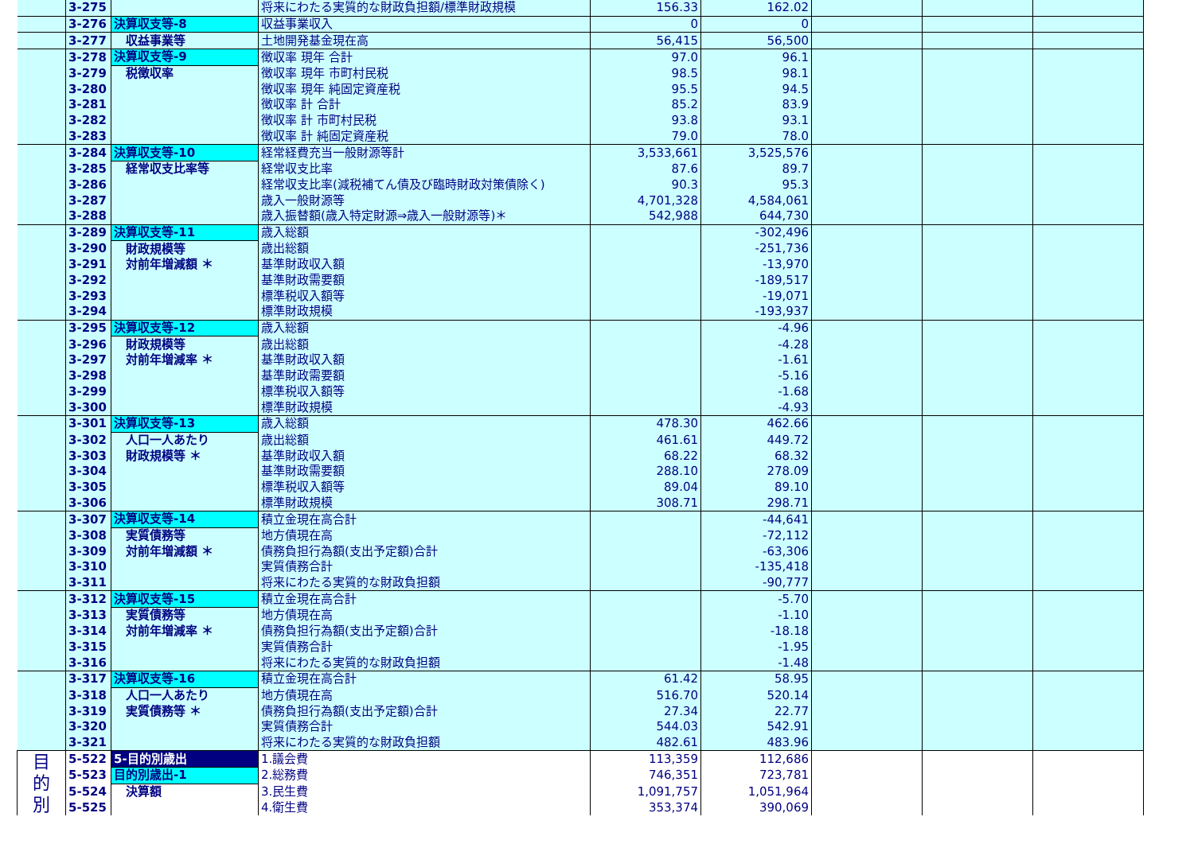| | 3-275 | | 将来にわたる実質的な財政負担額/標準財政規模 | 156.33 | 162.02 | | | |
| | 3-276 | 決算収支等-8 | 収益事業収入 | 0 | 0 | | | |
| | 3-277 | 収益事業等 | 土地開発基金現在高 | 56,415 | 56,500 | | | |
| | 3-278 | 決算収支等-9 | 徴収率 現年 合計 | 97.0 | 96.1 | | | |
| | 3-279 | 税徴収率 | 徴収率 現年 市町村民税 | 98.5 | 98.1 | | | |
| | 3-280 | | 徴収率 現年 純固定資産税 | 95.5 | 94.5 | | | |
| | 3-281 | | 徴収率 計 合計 | 85.2 | 83.9 | | | |
| | 3-282 | | 徴収率 計 市町村民税 | 93.8 | 93.1 | | | |
| | 3-283 | | 徴収率 計 純固定資産税 | 79.0 | 78.0 | | | |
| | 3-284 | 決算収支等-10 | 経常経費充当一般財源等計 | 3,533,661 | 3,525,576 | | | |
| | 3-285 | 経常収支比率等 | 経常収支比率 | 87.6 | 89.7 | | | |
| | 3-286 | | 経常収支比率(減税補てん債及び臨時財政対策債除く) | 90.3 | 95.3 | | | |
| | 3-287 | | 歳入一般財源等 | 4,701,328 | 4,584,061 | | | |
| | 3-288 | | 歳入振替額(歳入特定財源⇒歳入一般財源等)＊ | 542,988 | 644,730 | | | |
| | 3-289 | 決算収支等-11 | 歳入総額 | | -302,496 | | | |
| | 3-290 | 財政規模等 | 歳出総額 | | -251,736 | | | |
| | 3-291 | 対前年増減額 ＊ | 基準財政収入額 | | -13,970 | | | |
| | 3-292 | | 基準財政需要額 | | -189,517 | | | |
| | 3-293 | | 標準税収入額等 | | -19,071 | | | |
| | 3-294 | | 標準財政規模 | | -193,937 | | | |
| | 3-295 | 決算収支等-12 | 歳入総額 | | -4.96 | | | |
| | 3-296 | 財政規模等 | 歳出総額 | | -4.28 | | | |
| | 3-297 | 対前年増減率 ＊ | 基準財政収入額 | | -1.61 | | | |
| | 3-298 | | 基準財政需要額 | | -5.16 | | | |
| | 3-299 | | 標準税収入額等 | | -1.68 | | | |
| | 3-300 | | 標準財政規模 | | -4.93 | | | |
| | 3-301 | 決算収支等-13 | 歳入総額 | 478.30 | 462.66 | | | |
| | 3-302 | 人口一人あたり | 歳出総額 | 461.61 | 449.72 | | | |
| | 3-303 | 財政規模等 ＊ | 基準財政収入額 | 68.22 | 68.32 | | | |
| | 3-304 | | 基準財政需要額 | 288.10 | 278.09 | | | |
| | 3-305 | | 標準税収入額等 | 89.04 | 89.10 | | | |
| | 3-306 | | 標準財政規模 | 308.71 | 298.71 | | | |
| | 3-307 | 決算収支等-14 | 積立金現在高合計 | | -44,641 | | | |
| | 3-308 | 実質債務等 | 地方債現在高 | | -72,112 | | | |
| | 3-309 | 対前年増減額 ＊ | 債務負担行為額(支出予定額)合計 | | -63,306 | | | |
| | 3-310 | | 実質債務合計 | | -135,418 | | | |
| | 3-311 | | 将来にわたる実質的な財政負担額 | | -90,777 | | | |
| | 3-312 | 決算収支等-15 | 積立金現在高合計 | | -5.70 | | | |
| | 3-313 | 実質債務等 | 地方債現在高 | | -1.10 | | | |
| | 3-314 | 対前年増減率 ＊ | 債務負担行為額(支出予定額)合計 | | -18.18 | | | |
| | 3-315 | | 実質債務合計 | | -1.95 | | | |
| | 3-316 | | 将来にわたる実質的な財政負担額 | | -1.48 | | | |
| | 3-317 | 決算収支等-16 | 積立金現在高合計 | 61.42 | 58.95 | | | |
| | 3-318 | 人口一人あたり | 地方債現在高 | 516.70 | 520.14 | | | |
| | 3-319 | 実質債務等 ＊ | 債務負担行為額(支出予定額)合計 | 27.34 | 22.77 | | | |
| | 3-320 | | 実質債務合計 | 544.03 | 542.91 | | | |
| | 3-321 | | 将来にわたる実質的な財政負担額 | 482.61 | 483.96 | | | |
| 目 的 別 | 5-522 | 5-目的別歳出 | 1.議会費 | 113,359 | 112,686 | | | |
| | 5-523 | 目的別歳出-1 | 2.総務費 | 746,351 | 723,781 | | | |
| | 5-524 | 決算額 | 3.民生費 | 1,091,757 | 1,051,964 | | | |
| | 5-525 | | 4.衛生費 | 353,374 | 390,069 | | | |